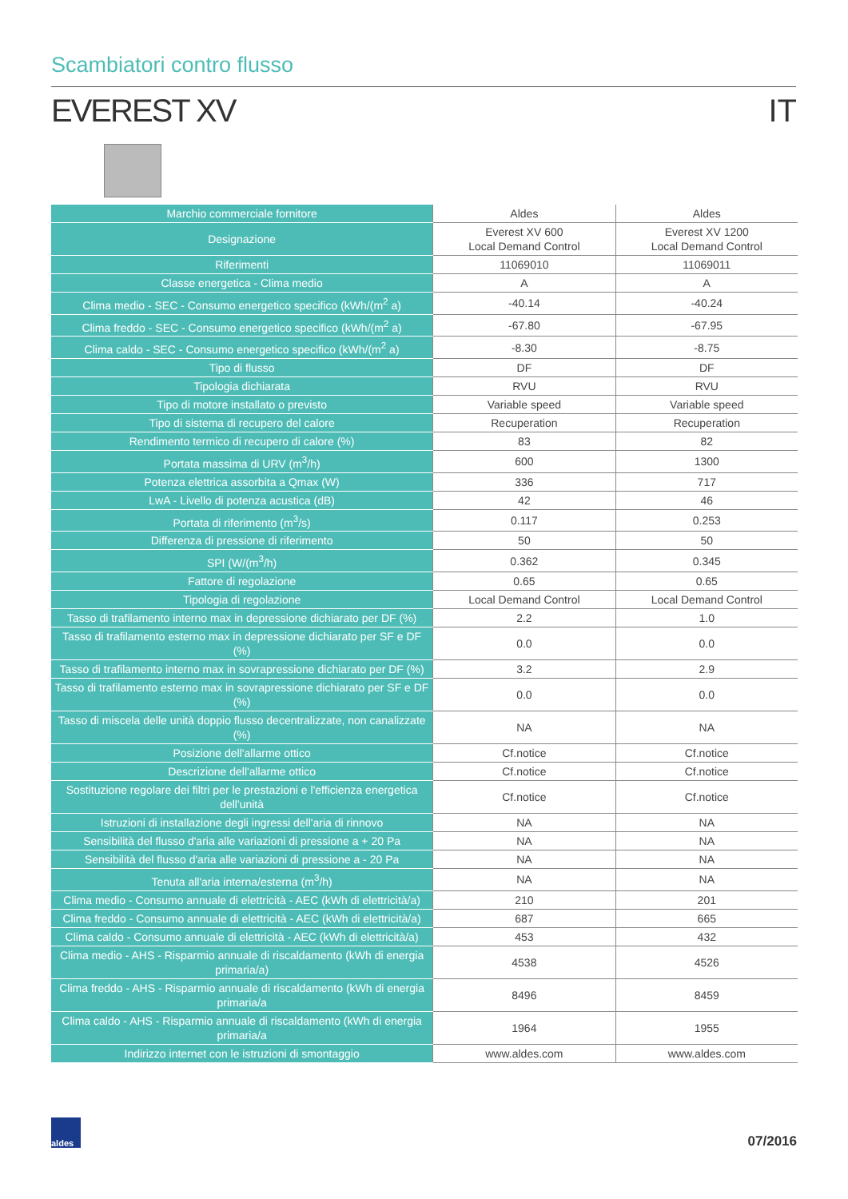Scambiatori contro flusso
EVEREST XV IT
| Marchio commerciale fornitore | Aldes | Aldes |
| Designazione | Everest XV 600 Local Demand Control | Everest XV 1200 Local Demand Control |
| Riferimenti | 11069010 | 11069011 |
| Classe energetica - Clima medio | A | A |
| Clima medio - SEC - Consumo energetico specifico (kWh/(m<sup>2</sup> a) | -40.14 | -40.24 |
| Clima freddo - SEC - Consumo energetico specifico (kWh/(m<sup>2</sup> a) | -67.80 | -67.95 |
| Clima caldo - SEC - Consumo energetico specifico (kWh/(m<sup>2</sup> a) | -8.30 | -8.75 |
| Tipo di flusso | DF | DF |
| Tipologia dichiarata | RVU | RVU |
| Tipo di motore installato o previsto | Variable speed | Variable speed |
| Tipo di sistema di recupero del calore | Recuperation | Recuperation |
| Rendimento termico di recupero di calore (%) | 83 | 82 |
| Portata massima di URV (m<sup>3</sup>/h) | 600 | 1300 |
| Potenza elettrica assorbita a Qmax (W) | 336 | 717 |
| LwA - Livello di potenza acustica (dB) | 42 | 46 |
| Portata di riferimento (m<sup>3</sup>/s) | 0.117 | 0.253 |
| Differenza di pressione di riferimento | 50 | 50 |
| SPI (W/(m<sup>3</sup>/h) | 0.362 | 0.345 |
| Fattore di regolazione | 0.65 | 0.65 |
| Tipologia di regolazione | Local Demand Control | Local Demand Control |
| Tasso di trafilamento interno max in depressione dichiarato per DF (%) | 2.2 | 1.0 |
| Tasso di trafilamento esterno max in depressione dichiarato per SF e DF (%) | 0.0 | 0.0 |
| Tasso di trafilamento interno max in sovrapressione dichiarato per DF (%) | 3.2 | 2.9 |
| Tasso di trafilamento esterno max in sovrapressione dichiarato per SF e DF (%) | 0.0 | 0.0 |
| Tasso di miscela delle unità doppio flusso decentralizzate, non canalizzate (%) | NA | NA |
| Posizione dell'allarme ottico | Cf.notice | Cf.notice |
| Descrizione dell'allarme ottico | Cf.notice | Cf.notice |
| Sostituzione regolare dei filtri per le prestazioni e l'efficienza energetica dell'unità | Cf.notice | Cf.notice |
| Istruzioni di installazione degli ingressi dell'aria di rinnovo | NA | NA |
| Sensibilità del flusso d'aria alle variazioni di pressione a + 20 Pa | NA | NA |
| Sensibilità del flusso d'aria alle variazioni di pressione a - 20 Pa | NA | NA |
| Tenuta all'aria interna/esterna (m<sup>3</sup>/h) | NA | NA |
| Clima medio - Consumo annuale di elettricità - AEC (kWh di elettricità/a) | 210 | 201 |
| Clima freddo - Consumo annuale di elettricità - AEC (kWh di elettricità/a) | 687 | 665 |
| Clima caldo - Consumo annuale di elettricità - AEC (kWh di elettricità/a) | 453 | 432 |
| Clima medio - AHS - Risparmio annuale di riscaldamento (kWh di energia primaria/a) | 4538 | 4526 |
| Clima freddo - AHS - Risparmio annuale di riscaldamento (kWh di energia primaria/a | 8496 | 8459 |
| Clima caldo - AHS - Risparmio annuale di riscaldamento (kWh di energia primaria/a | 1964 | 1955 |
| Indirizzo internet con le istruzioni di smontaggio | www.aldes.com | www.aldes.com |
aldes
07/2016